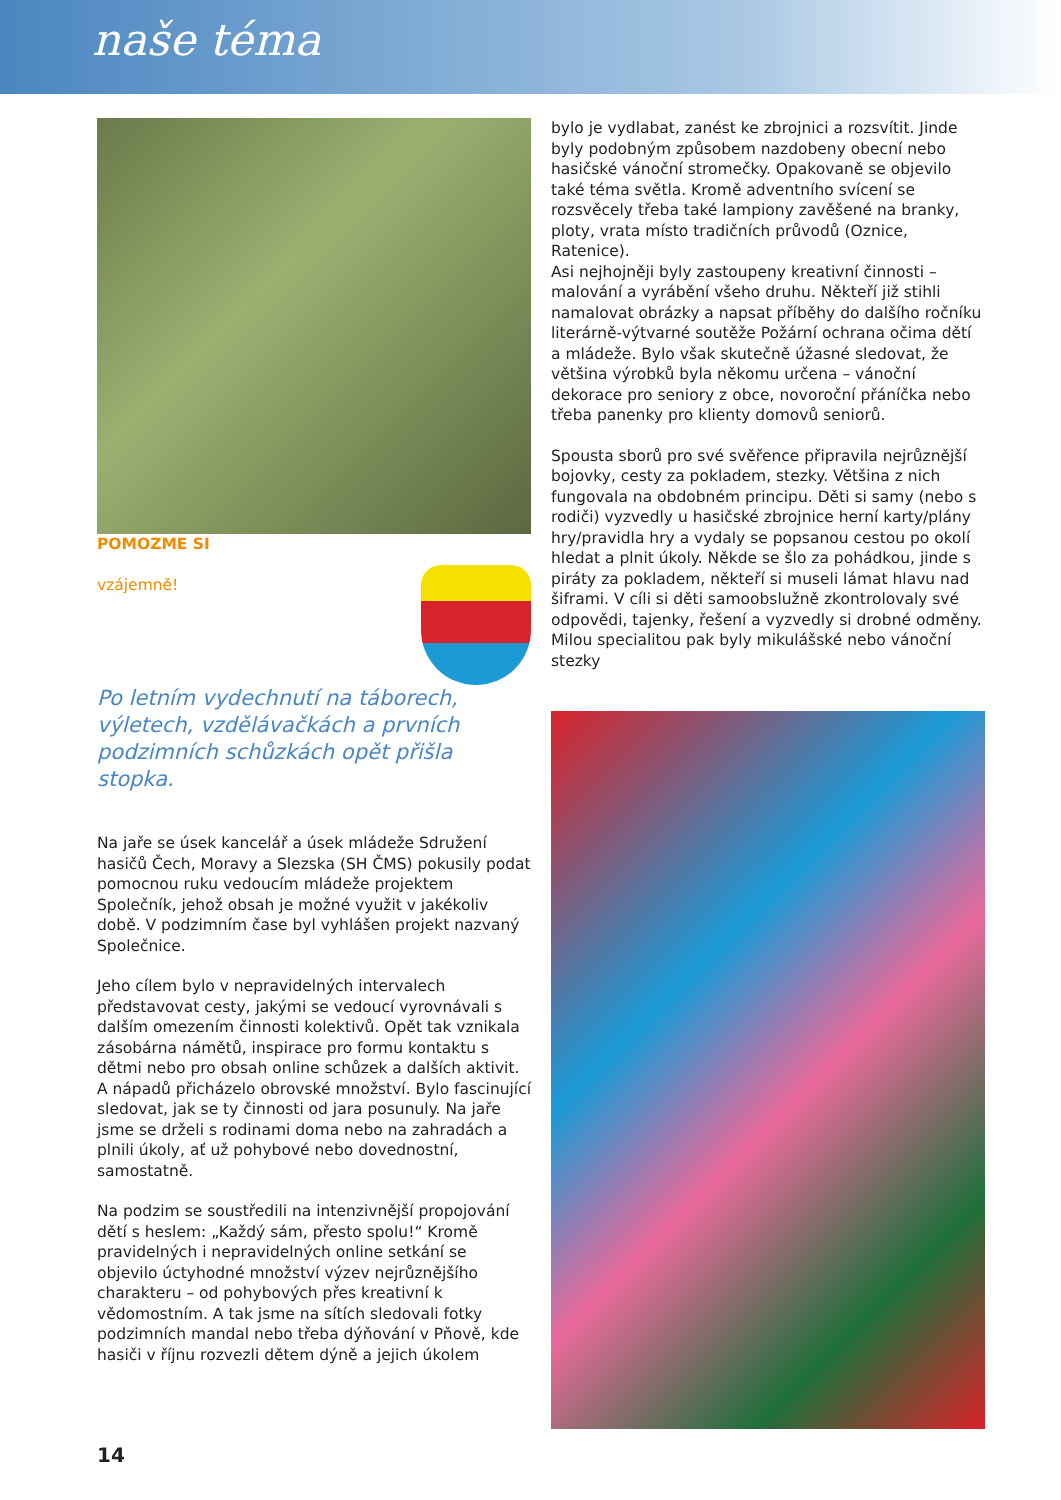naše téma
POMOZME SI
vzájemně!
Po letním vydechnutí na táborech, výletech, vzdělávačkách a prvních podzimních schůzkách opět přišla stopka.
Na jaře se úsek kancelář a úsek mládeže Sdružení hasičů Čech, Moravy a Slezska (SH ČMS) pokusily podat pomocnou ruku vedoucím mládeže projektem Společník, jehož obsah je možné využit v jakékoliv době. V podzimním čase byl vyhlášen projekt nazvaný Společnice.
Jeho cílem bylo v nepravidelných intervalech představovat cesty, jakými se vedoucí vyrovnávali s dalším omezením činnosti kolektivů. Opět tak vznikala zásobárna námětů, inspirace pro formu kontaktu s dětmi nebo pro obsah online schůzek a dalších aktivit. A nápadů přicházelo obrovské množství. Bylo fascinující sledovat, jak se ty činnosti od jara posunuly. Na jaře jsme se drželi s rodinami doma nebo na zahradách a plnili úkoly, ať už pohybové nebo dovednostní, samostatně.
Na podzim se soustředili na intenzivnější propojování dětí s heslem: „Každý sám, přesto spolu!“ Kromě pravidelných i nepravidelných online setkání se objevilo úctyhodné množství výzev nejrůznějšího charakteru – od pohybových přes kreativní k vědomostním. A tak jsme na sítích sledovali fotky podzimních mandal nebo třeba dýňování v Pňově, kde hasiči v říjnu rozvezli dětem dýně a jejich úkolem
bylo je vydlabat, zanést ke zbrojnici a rozsvítit. Jinde byly podobným způsobem nazdobeny obecní nebo hasičské vánoční stromečky. Opakovaně se objevilo také téma světla. Kromě adventního svícení se rozsvěcely třeba také lampiony zavěšené na branky, ploty, vrata místo tradičních průvodů (Oznice, Ratenice).
Asi nejhojněji byly zastoupeny kreativní činnosti – malování a vyrábění všeho druhu. Někteří již stihli namalovat obrázky a napsat příběhy do dalšího ročníku literárně-výtvarné soutěže Požární ochrana očima dětí a mládeže. Bylo však skutečně úžasné sledovat, že většina výrobků byla někomu určena – vánoční dekorace pro seniory z obce, novoroční přáníčka nebo třeba panenky pro klienty domovů seniorů.
Spousta sborů pro své svěřence připravila nejrůznější bojovky, cesty za pokladem, stezky. Většina z nich fungovala na obdobném principu. Děti si samy (nebo s rodiči) vyzvedly u hasičské zbrojnice herní karty/plány hry/pravidla hry a vydaly se popsanou cestou po okolí hledat a plnit úkoly. Někde se šlo za pohádkou, jinde s piráty za pokladem, někteří si museli lámat hlavu nad šiframi. V cíli si děti samoobslužně zkontrolovaly své odpovědi, tajenky, řešení a vyzvedly si drobné odměny.
Milou specialitou pak byly mikulášské nebo vánoční stezky
14